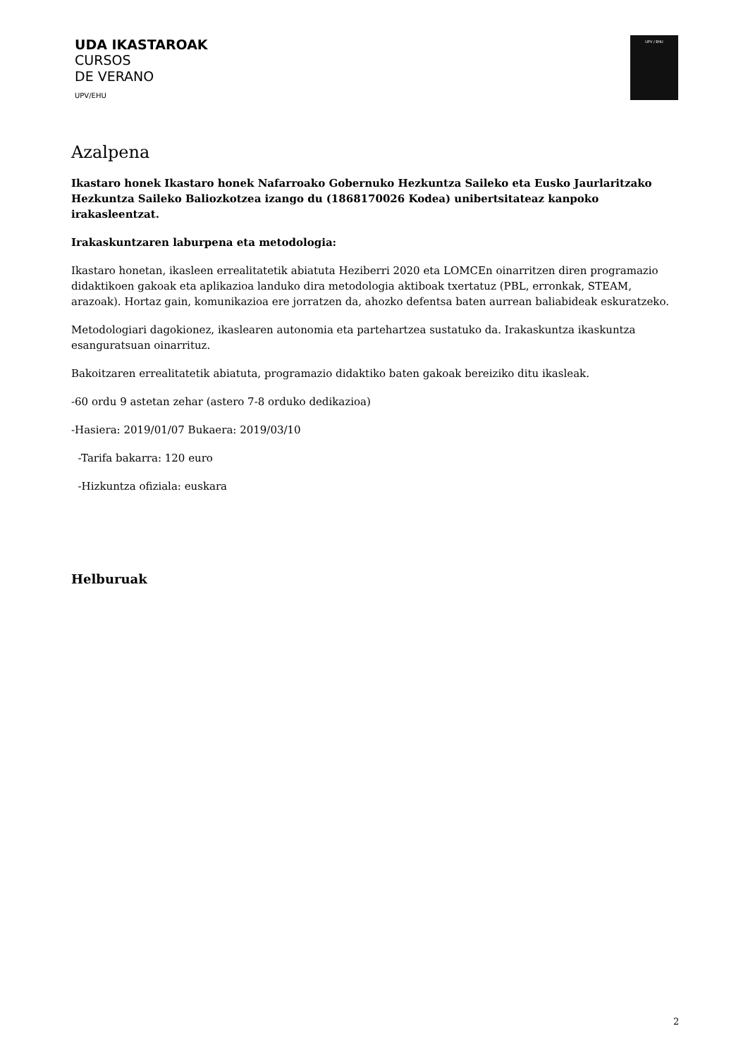UDA IKASTAROAK
CURSOS
DE VERANO
UPV/EHU
UPV / EHU
Azalpena
Ikastaro honek Ikastaro honek Nafarroako Gobernuko Hezkuntza Saileko eta Eusko Jaurlaritzako Hezkuntza Saileko Baliozkotzea izango du (1868170026 Kodea) unibertsitateaz kanpoko irakasleentzat.
Irakaskuntzaren laburpena eta metodologia:
Ikastaro honetan, ikasleen errealitatetik abiatuta Heziberri 2020 eta LOMCEn oinarritzen diren programazio didaktikoen gakoak eta aplikazioa landuko dira metodologia aktiboak txertatuz (PBL, erronkak, STEAM, arazoak). Hortaz gain, komunikazioa ere jorratzen da, ahozko defentsa baten aurrean baliabideak eskuratzeko.
Metodologiari dagokionez, ikaslearen autonomia eta partehartzea sustatuko da. Irakaskuntza ikaskuntza esanguratsuan oinarrituz.
Bakoitzaren errealitatetik abiatuta, programazio didaktiko baten gakoak bereiziko ditu ikasleak.
-60 ordu 9 astetan zehar (astero 7-8 orduko dedikazioa)
-Hasiera: 2019/01/07 Bukaera: 2019/03/10
-Tarifa bakarra: 120 euro
-Hizkuntza ofiziala: euskara
Helburuak
2